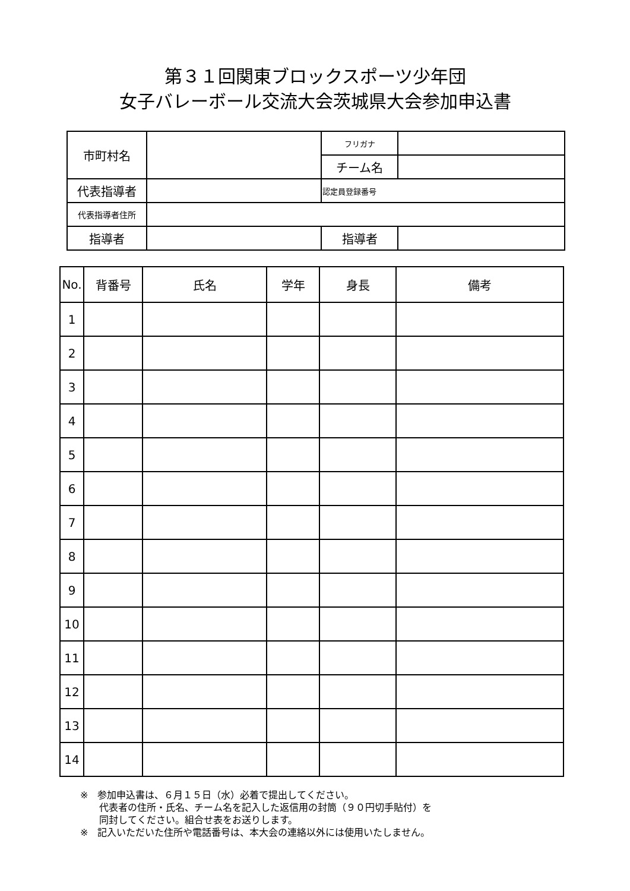第３１回関東ブロックスポーツ少年団
女子バレーボール交流大会茨城県大会参加申込書
| 市町村名 | | フリガナ | |
| | | チーム名 | |
| 代表指導者 | | 認定員登録番号 | |
| 代表指導者住所 | | | |
| 指導者 | | 指導者 | |
| No. | 背番号 | 氏名 | 学年 | 身長 | 備考 |
| --- | --- | --- | --- | --- | --- |
| 1 | | | | | |
| 2 | | | | | |
| 3 | | | | | |
| 4 | | | | | |
| 5 | | | | | |
| 6 | | | | | |
| 7 | | | | | |
| 8 | | | | | |
| 9 | | | | | |
| 10 | | | | | |
| 11 | | | | | |
| 12 | | | | | |
| 13 | | | | | |
| 14 | | | | | |
※　参加申込書は、６月１５日（水）必着で提出してください。
　　代表者の住所・氏名、チーム名を記入した返信用の封筒（９０円切手貼付）を
　　同封してください。組合せ表をお送りします。
※　記入いただいた住所や電話番号は、本大会の連絡以外には使用いたしません。